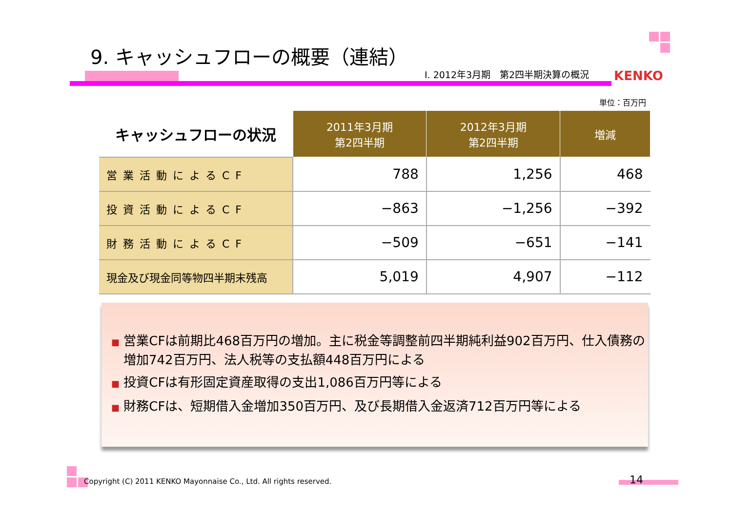9. キャッシュフローの概要（連結）
Ⅰ. 2012年3月期　第2四半期決算の概況
KENKO
単位：百万円
| キャッシュフローの状況 | 2011年3月期 第2四半期 | 2012年3月期 第2四半期 | 増減 |
| --- | --- | --- | --- |
| 営業活動によるCF | 788 | 1,256 | 468 |
| 投資活動によるCF | −863 | −1,256 | −392 |
| 財務活動によるCF | −509 | −651 | −141 |
| 現金及び現金同等物四半期末残高 | 5,019 | 4,907 | −112 |
■ 営業CFは前期比468百万円の増加。主に税金等調整前四半期純利益902百万円、仕入債務の増加742百万円、法人税等の支払額448百万円による
■ 投資CFは有形固定資産取得の支出1,086百万円等による
■ 財務CFは、短期借入金増加350百万円、及び長期借入金返済712百万円等による
Copyright (C) 2011 KENKO Mayonnaise Co., Ltd. All rights reserved.
14